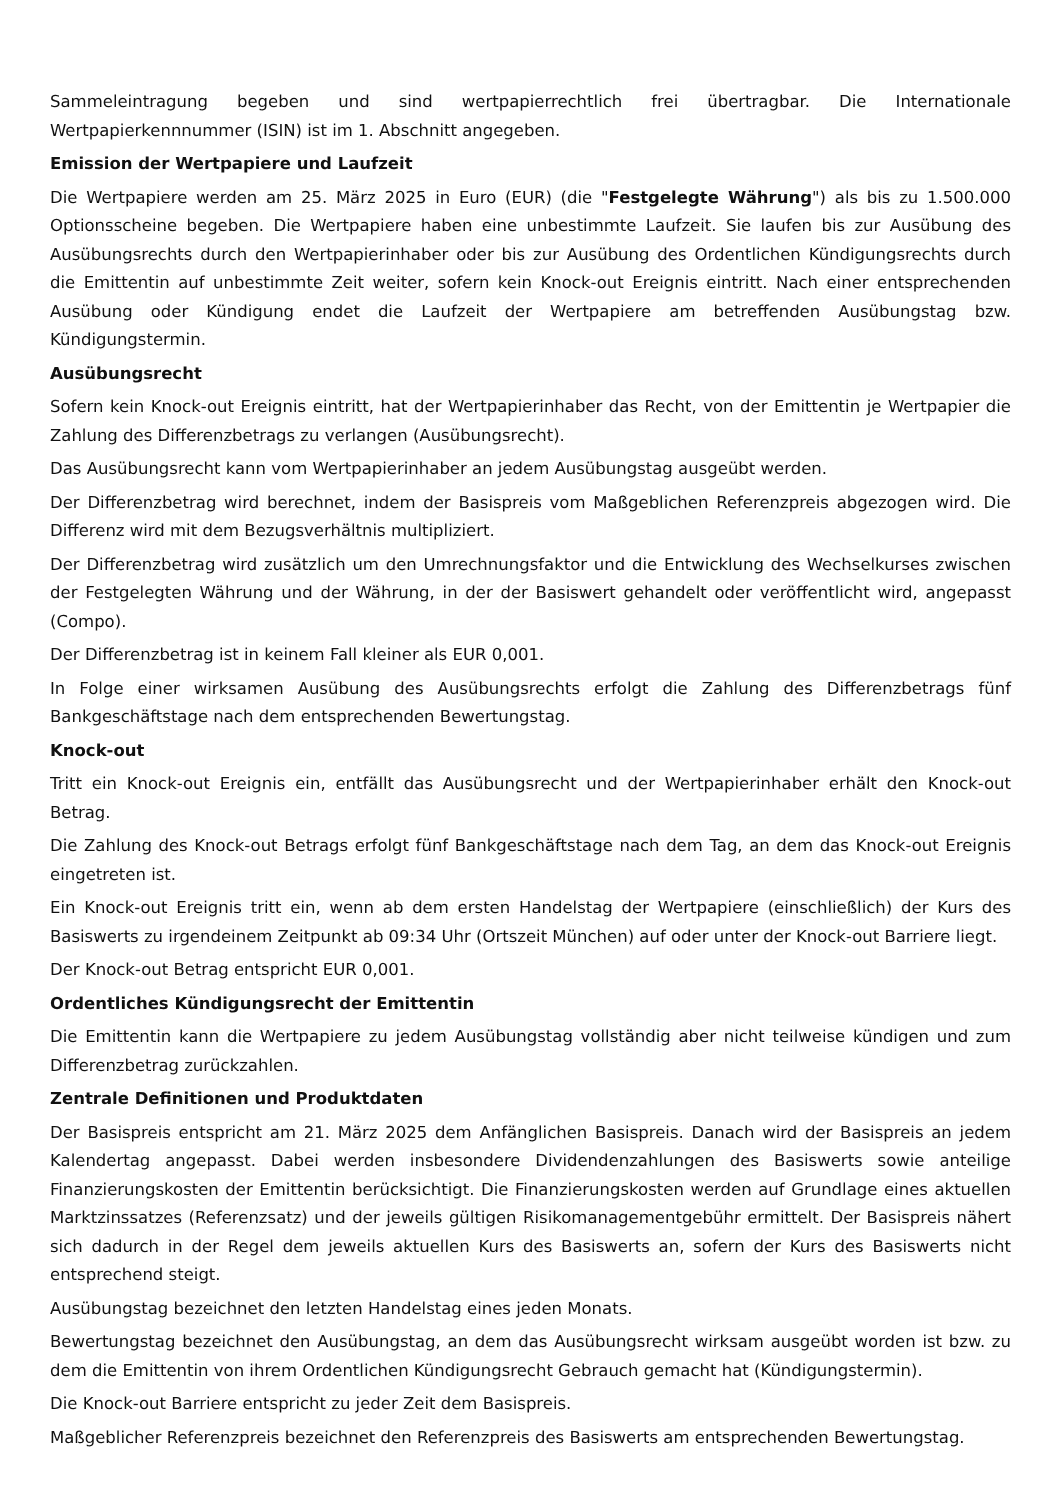Sammeleintragung begeben und sind wertpapierrechtlich frei übertragbar. Die Internationale Wertpapierkennnummer (ISIN) ist im 1. Abschnitt angegeben.
Emission der Wertpapiere und Laufzeit
Die Wertpapiere werden am 25. März 2025 in Euro (EUR) (die "Festgelegte Währung") als bis zu 1.500.000 Optionsscheine begeben. Die Wertpapiere haben eine unbestimmte Laufzeit. Sie laufen bis zur Ausübung des Ausübungsrechts durch den Wertpapierinhaber oder bis zur Ausübung des Ordentlichen Kündigungsrechts durch die Emittentin auf unbestimmte Zeit weiter, sofern kein Knock-out Ereignis eintritt. Nach einer entsprechenden Ausübung oder Kündigung endet die Laufzeit der Wertpapiere am betreffenden Ausübungstag bzw. Kündigungstermin.
Ausübungsrecht
Sofern kein Knock-out Ereignis eintritt, hat der Wertpapierinhaber das Recht, von der Emittentin je Wertpapier die Zahlung des Differenzbetrags zu verlangen (Ausübungsrecht).
Das Ausübungsrecht kann vom Wertpapierinhaber an jedem Ausübungstag ausgeübt werden.
Der Differenzbetrag wird berechnet, indem der Basispreis vom Maßgeblichen Referenzpreis abgezogen wird. Die Differenz wird mit dem Bezugsverhältnis multipliziert.
Der Differenzbetrag wird zusätzlich um den Umrechnungsfaktor und die Entwicklung des Wechselkurses zwischen der Festgelegten Währung und der Währung, in der der Basiswert gehandelt oder veröffentlicht wird, angepasst (Compo).
Der Differenzbetrag ist in keinem Fall kleiner als EUR 0,001.
In Folge einer wirksamen Ausübung des Ausübungsrechts erfolgt die Zahlung des Differenzbetrags fünf Bankgeschäftstage nach dem entsprechenden Bewertungstag.
Knock-out
Tritt ein Knock-out Ereignis ein, entfällt das Ausübungsrecht und der Wertpapierinhaber erhält den Knock-out Betrag.
Die Zahlung des Knock-out Betrags erfolgt fünf Bankgeschäftstage nach dem Tag, an dem das Knock-out Ereignis eingetreten ist.
Ein Knock-out Ereignis tritt ein, wenn ab dem ersten Handelstag der Wertpapiere (einschließlich) der Kurs des Basiswerts zu irgendeinem Zeitpunkt ab 09:34 Uhr (Ortszeit München) auf oder unter der Knock-out Barriere liegt.
Der Knock-out Betrag entspricht EUR 0,001.
Ordentliches Kündigungsrecht der Emittentin
Die Emittentin kann die Wertpapiere zu jedem Ausübungstag vollständig aber nicht teilweise kündigen und zum Differenzbetrag zurückzahlen.
Zentrale Definitionen und Produktdaten
Der Basispreis entspricht am 21. März 2025 dem Anfänglichen Basispreis. Danach wird der Basispreis an jedem Kalendertag angepasst. Dabei werden insbesondere Dividendenzahlungen des Basiswerts sowie anteilige Finanzierungskosten der Emittentin berücksichtigt. Die Finanzierungskosten werden auf Grundlage eines aktuellen Marktzinssatzes (Referenzsatz) und der jeweils gültigen Risikomanagementgebühr ermittelt. Der Basispreis nähert sich dadurch in der Regel dem jeweils aktuellen Kurs des Basiswerts an, sofern der Kurs des Basiswerts nicht entsprechend steigt.
Ausübungstag bezeichnet den letzten Handelstag eines jeden Monats.
Bewertungstag bezeichnet den Ausübungstag, an dem das Ausübungsrecht wirksam ausgeübt worden ist bzw. zu dem die Emittentin von ihrem Ordentlichen Kündigungsrecht Gebrauch gemacht hat (Kündigungstermin).
Die Knock-out Barriere entspricht zu jeder Zeit dem Basispreis.
Maßgeblicher Referenzpreis bezeichnet den Referenzpreis des Basiswerts am entsprechenden Bewertungstag.